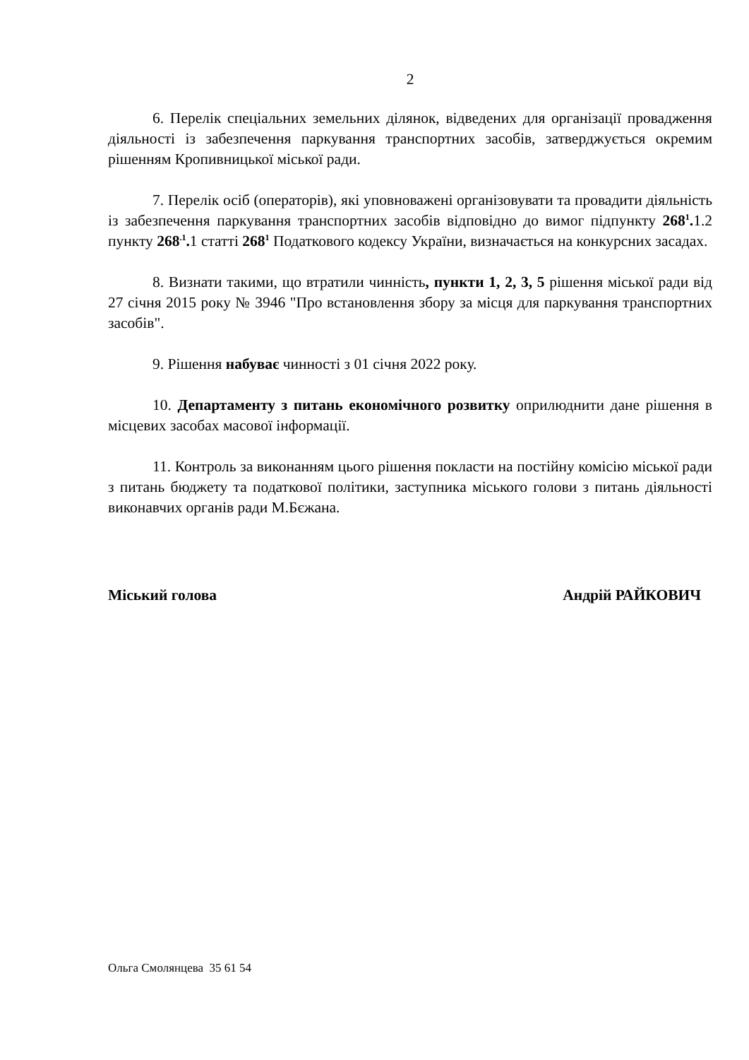2
6. Перелік спеціальних земельних ділянок, відведених для організації провадження діяльності із забезпечення паркування транспортних засобів, затверджується окремим рішенням Кропивницької міської ради.
7. Перелік осіб (операторів), які уповноважені організовувати та провадити діяльність із забезпечення паркування транспортних засобів відповідно до вимог підпункту 268<sup>1</sup>. 1.2 пункту 268<sup>.1</sup>. 1 статті 268<sup>1</sup> Податкового кодексу України, визначається на конкурсних засадах.
8. Визнати такими, що втратили чинність, пункти 1, 2, 3, 5 рішення міської ради від 27 січня 2015 року № 3946 "Про встановлення збору за місця для паркування транспортних засобів".
9. Рішення набуває чинності з 01 січня 2022 року.
10. Департаменту з питань економічного розвитку оприлюднити дане рішення в місцевих засобах масової інформації.
11. Контроль за виконанням цього рішення покласти на постійну комісію міської ради з питань бюджету та податкової політики, заступника міського голови з питань діяльності виконавчих органів ради М.Бєжана.
Міський голова Андрій РАЙКОВИЧ
Ольга Смолянцева 35 61 54